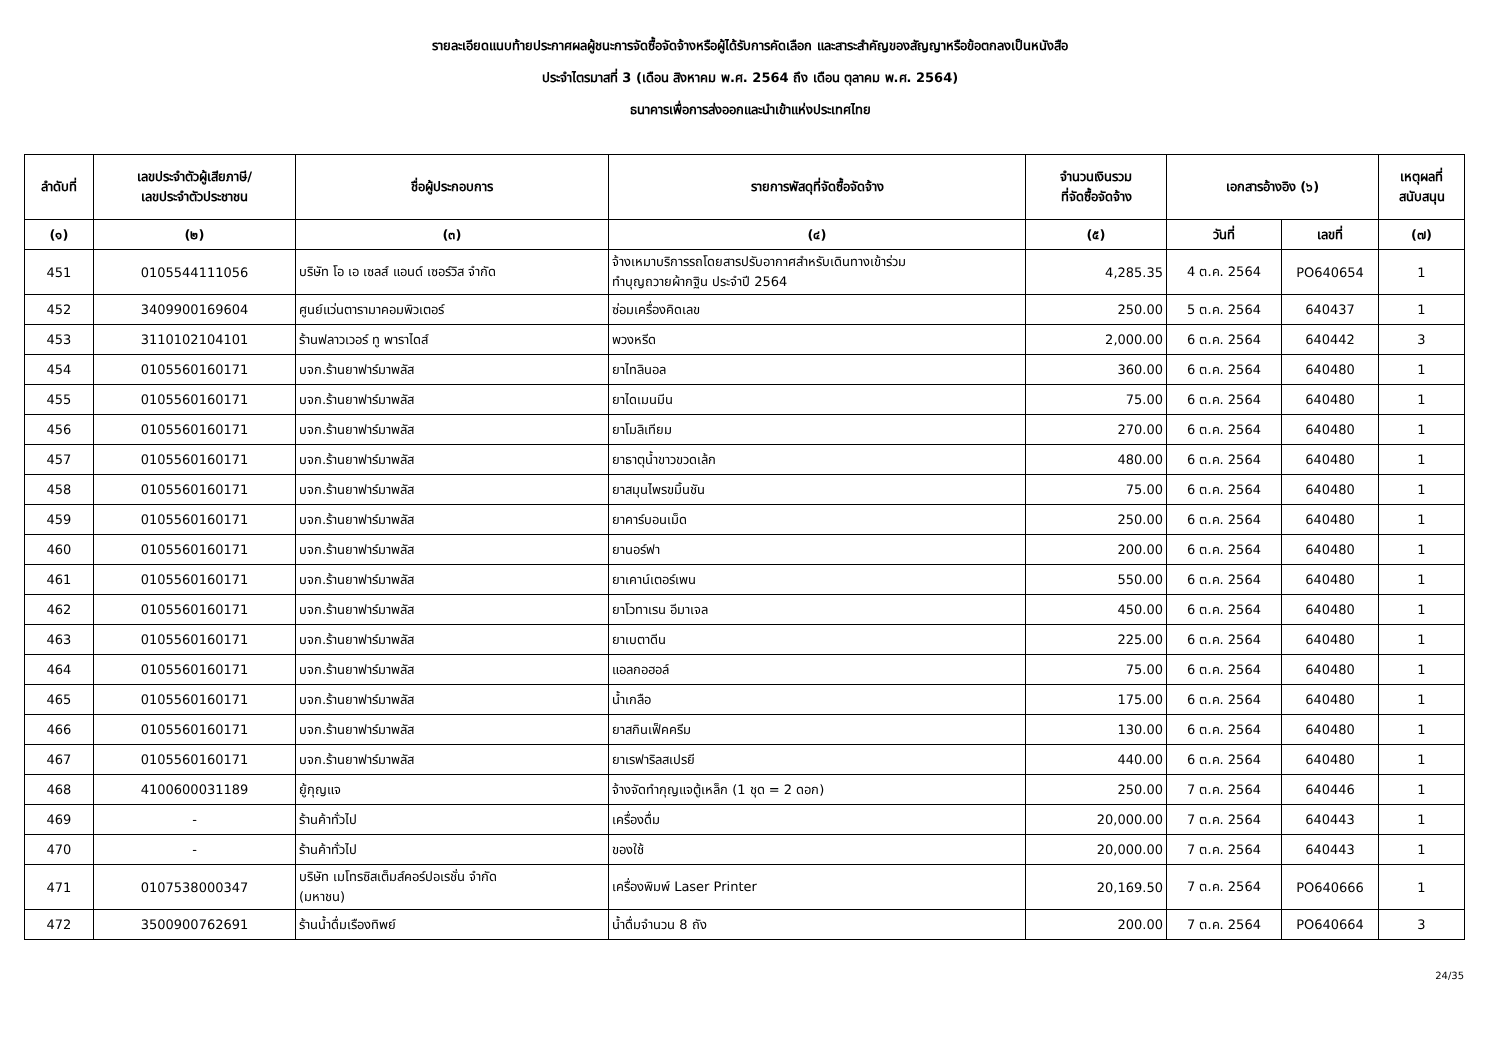รายละเอียดแนบท้ายประกาศผลผู้ชนะการจัดซื้อจัดจ้างหรือผู้ได้รับการคัดเลือก และสาระสำคัญของสัญญาหรือข้อตกลงเป็นหนังสือ
ประจำไตรมาสที่ 3 (เดือน สิงหาคม พ.ศ. 2564 ถึง เดือน ตุลาคม พ.ศ. 2564)
ธนาคารเพื่อการส่งออกและนำเข้าแห่งประเทศไทย
| ลำดับที่ | เลขประจำตัวผู้เสียภาษี/ เลขประจำตัวประชาชน | ชื่อผู้ประกอบการ | รายการพัสดุที่จัดซื้อจัดจ้าง | จำนวนเงินรวม ที่จัดซื้อจัดจ้าง | เอกสารอ้างอิง (๖) | | เหตุผลที่ สนับสนุน |
| --- | --- | --- | --- | --- | --- | --- | --- |
| (๑) | (๒) | (๓) | (๔) | (๕) | วันที่ | เลขที่ | (๗) |
| 451 | 0105544111056 | บริษัท โอ เอ เซลส์ แอนด์ เซอร์วิส จำกัด | จ้างเหมาบริการรถโดยสารปรับอากาศสำหรับเดินทางเข้าร่วม ทำบุญถวายผ้ากฐิน ประจำปี 2564 | 4,285.35 | 4 ต.ค. 2564 | PO640654 | 1 |
| 452 | 3409900169604 | ศูนย์แว่นตารามาคอมพิวเตอร์ | ซ่อมเครื่องคิดเลข | 250.00 | 5 ต.ค. 2564 | 640437 | 1 |
| 453 | 3110102104101 | ร้านฟลาวเวอร์ ทู พาราไดส์ | พวงหรีด | 2,000.00 | 6 ต.ค. 2564 | 640442 | 3 |
| 454 | 0105560160171 | บจก.ร้านยาฟาร์มาพลัส | ยาไทลินอล | 360.00 | 6 ต.ค. 2564 | 640480 | 1 |
| 455 | 0105560160171 | บจก.ร้านยาฟาร์มาพลัส | ยาไดเมนมีน | 75.00 | 6 ต.ค. 2564 | 640480 | 1 |
| 456 | 0105560160171 | บจก.ร้านยาฟาร์มาพลัส | ยาโมลิเทียม | 270.00 | 6 ต.ค. 2564 | 640480 | 1 |
| 457 | 0105560160171 | บจก.ร้านยาฟาร์มาพลัส | ยาธาตุน้ำขาวขวดเล้ก | 480.00 | 6 ต.ค. 2564 | 640480 | 1 |
| 458 | 0105560160171 | บจก.ร้านยาฟาร์มาพลัส | ยาสมุนไพรขมิ้นชัน | 75.00 | 6 ต.ค. 2564 | 640480 | 1 |
| 459 | 0105560160171 | บจก.ร้านยาฟาร์มาพลัส | ยาคาร์บอนเม็ด | 250.00 | 6 ต.ค. 2564 | 640480 | 1 |
| 460 | 0105560160171 | บจก.ร้านยาฟาร์มาพลัส | ยานอร์ฟา | 200.00 | 6 ต.ค. 2564 | 640480 | 1 |
| 461 | 0105560160171 | บจก.ร้านยาฟาร์มาพลัส | ยาเคาน์เตอร์เพน | 550.00 | 6 ต.ค. 2564 | 640480 | 1 |
| 462 | 0105560160171 | บจก.ร้านยาฟาร์มาพลัส | ยาโวทาเรน อีมาเจล | 450.00 | 6 ต.ค. 2564 | 640480 | 1 |
| 463 | 0105560160171 | บจก.ร้านยาฟาร์มาพลัส | ยาเบตาดีน | 225.00 | 6 ต.ค. 2564 | 640480 | 1 |
| 464 | 0105560160171 | บจก.ร้านยาฟาร์มาพลัส | แอลกอฮอล์ | 75.00 | 6 ต.ค. 2564 | 640480 | 1 |
| 465 | 0105560160171 | บจก.ร้านยาฟาร์มาพลัส | น้ำเกลือ | 175.00 | 6 ต.ค. 2564 | 640480 | 1 |
| 466 | 0105560160171 | บจก.ร้านยาฟาร์มาพลัส | ยาสกินเฟ็คครีม | 130.00 | 6 ต.ค. 2564 | 640480 | 1 |
| 467 | 0105560160171 | บจก.ร้านยาฟาร์มาพลัส | ยาเรฟาริลสเปรยี | 440.00 | 6 ต.ค. 2564 | 640480 | 1 |
| 468 | 4100600031189 | ยู้กุญแจ | จ้างจัดทำกุญแจตู้เหล็ก (1 ชุด = 2 ดอก) | 250.00 | 7 ต.ค. 2564 | 640446 | 1 |
| 469 | - | ร้านค้าทั่วไป | เครื่องดื่ม | 20,000.00 | 7 ต.ค. 2564 | 640443 | 1 |
| 470 | - | ร้านค้าทั่วไป | ของใช้ | 20,000.00 | 7 ต.ค. 2564 | 640443 | 1 |
| 471 | 0107538000347 | บริษัท เมโทรซิสเต็มส์คอร์ปอเรชั่น จำกัด (มหาชน) | เครื่องพิมพ์ Laser Printer | 20,169.50 | 7 ต.ค. 2564 | PO640666 | 1 |
| 472 | 3500900762691 | ร้านน้ำดื่มเรืองทิพย์ | น้ำดื่มจำนวน 8 ถัง | 200.00 | 7 ต.ค. 2564 | PO640664 | 3 |
24/35